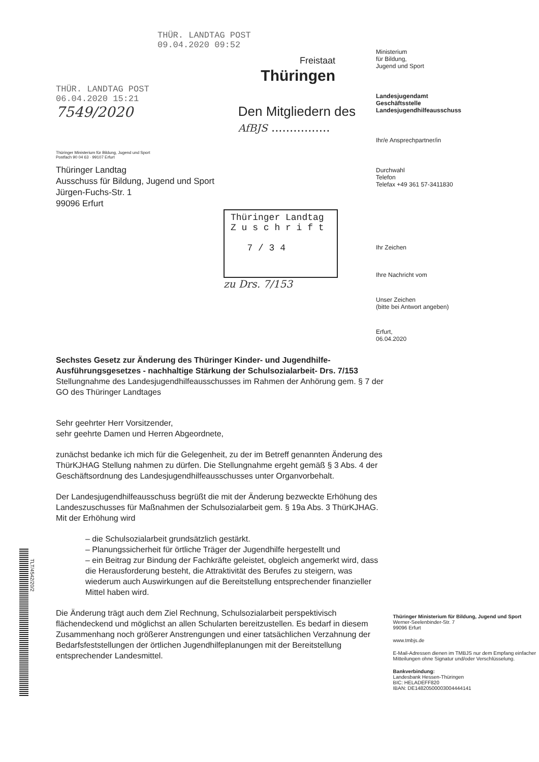THÜR. LANDTAG POST
09.04.2020 09:52
Freistaat
Thüringen
THÜR. LANDTAG POST
06.04.2020 15:21
7549/2020 Den Mitgliedern des
AfBJS ................
Thüringer Ministerium für Bildung, Jugend und Sport
Postfach 90 04 63 · 99107 Erfurt
Thüringer Landtag
Ausschuss für Bildung, Jugend und Sport
Jürgen-Fuchs-Str. 1
99096 Erfurt
Thüringer Landtag
Z u s c h r i f t
7 / 3 4
zu Drs. 7/153
Ministerium
für Bildung,
Jugend und Sport
Landesjugendamt
Geschäftsstelle
Landesjugendhilfeausschuss
Ihr/e Ansprechpartner/in
Durchwahl
Telefon
Telefax +49 361 57-3411830
Ihr Zeichen
Ihre Nachricht vom
Unser Zeichen
(bitte bei Antwort angeben)
Erfurt,
06.04.2020
Sechstes Gesetz zur Änderung des Thüringer Kinder- und Jugendhilfe-Ausführungsgesetzes - nachhaltige Stärkung der Schulsozialarbeit- Drs. 7/153
Stellungnahme des Landesjugendhilfeausschusses im Rahmen der Anhörung gem. § 7 der GO des Thüringer Landtages
Sehr geehrter Herr Vorsitzender,
sehr geehrte Damen und Herren Abgeordnete,
zunächst bedanke ich mich für die Gelegenheit, zu der im Betreff genannten Änderung des ThürKJHAG Stellung nahmen zu dürfen. Die Stellungnahme ergeht gemäß § 3 Abs. 4 der Geschäftsordnung des Landesjugendhilfeausschusses unter Organvorbehalt.
Der Landesjugendhilfeausschuss begrüßt die mit der Änderung bezweckte Erhöhung des Landeszuschusses für Maßnahmen der Schulsozialarbeit gem. § 19a Abs. 3 ThürKJHAG.
Mit der Erhöhung wird
– die Schulsozialarbeit grundsätzlich gestärkt.
– Planungssicherheit für örtliche Träger der Jugendhilfe hergestellt und
– ein Beitrag zur Bindung der Fachkräfte geleistet, obgleich angemerkt wird, dass die Herausforderung besteht, die Attraktivität des Berufes zu steigern, was wiederum auch Auswirkungen auf die Bereitstellung entsprechender finanzieller Mittel haben wird.
Die Änderung trägt auch dem Ziel Rechnung, Schulsozialarbeit perspektivisch flächendeckend und möglichst an allen Schularten bereitzustellen. Es bedarf in diesem Zusammenhang noch größerer Anstrengungen und einer tatsächlichen Verzahnung der Bedarfsfeststellungen der örtlichen Jugendhilfeplanungen mit der Bereitstellung entsprechender Landesmittel.
Thüringer Ministerium für Bildung, Jugend und Sport
Werner-Seelenbinder-Str. 7
99096 Erfurt
www.tmbjs.de
E-Mail-Adressen dienen im TMBJS nur dem Empfang einfacher Mitteilungen ohne Signatur und/oder Verschlüsselung.
Bankverbindung:
Landesbank Hessen-Thüringen
BIC: HELADEFF820
IBAN: DE14820500003004444141
TLT/4542/20/2